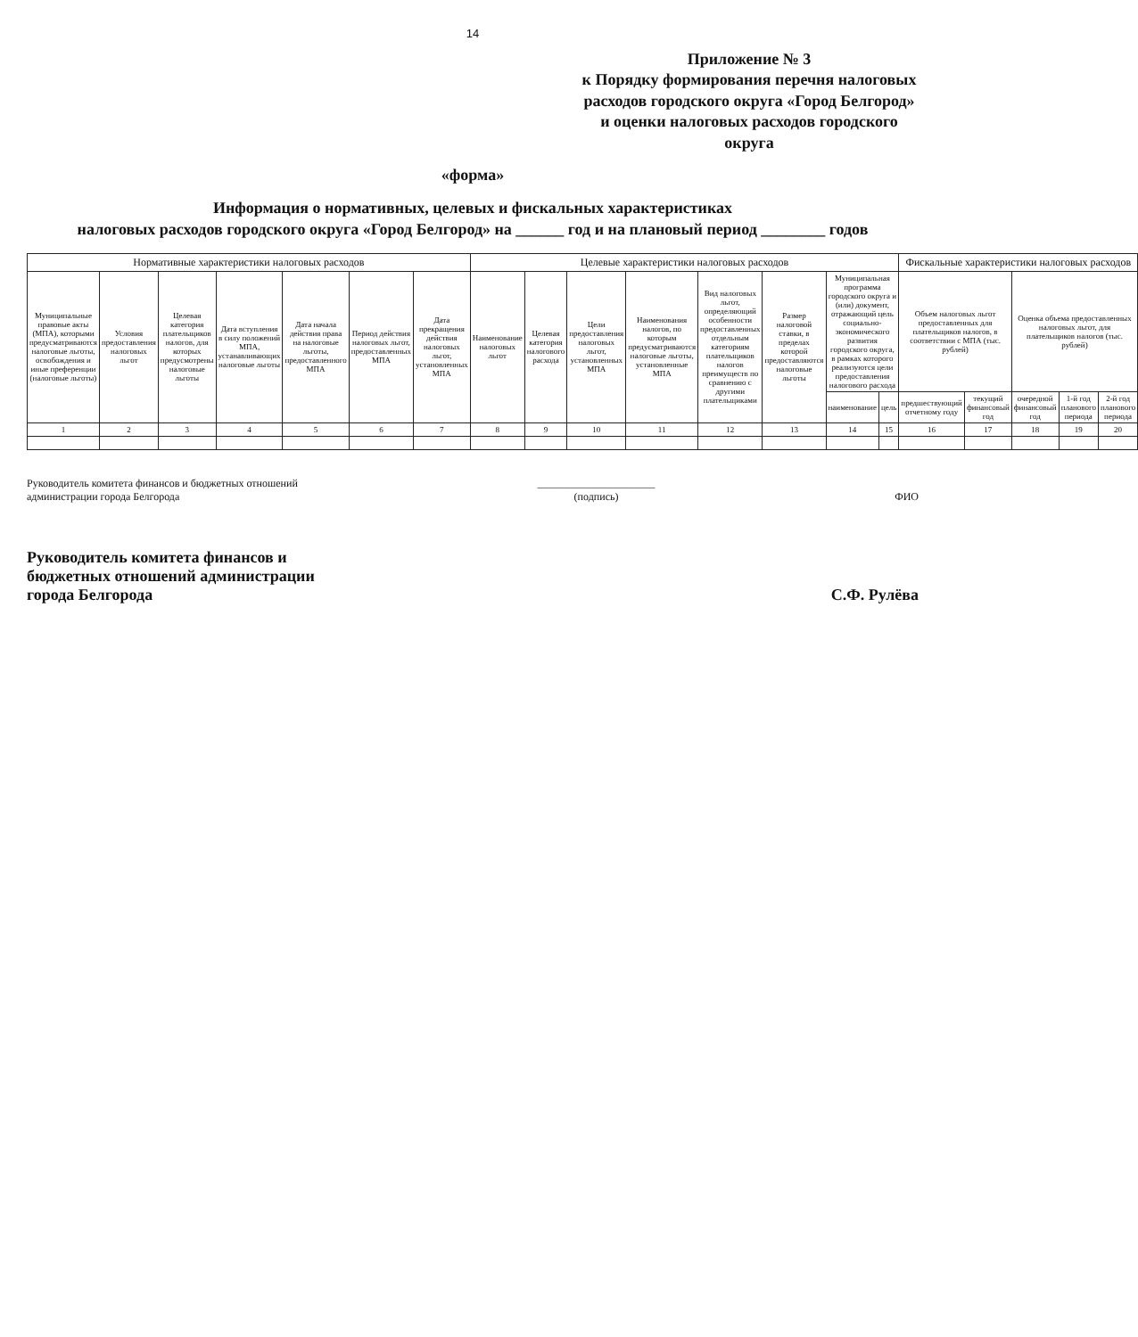14
Приложение № 3
к Порядку формирования перечня налоговых расходов городского округа «Город Белгород» и оценки налоговых расходов городского округа
«форма»
Информация о нормативных, целевых и фискальных характеристиках
налоговых расходов городского округа «Город Белгород» на ______ год и на плановый период ________ годов
| Нормативные характеристики налоговых расходов | | | | | | | Целевые характеристики налоговых расходов | | | | | | | | Фискальные характеристики налоговых расходов | | | | |
| --- | --- | --- | --- | --- | --- | --- | --- | --- | --- | --- | --- | --- | --- | --- | --- | --- | --- | --- | --- |
| Муниципальные правовые акты (МПА), которыми предусматриваются налоговые льготы, освобождения и иные преференции (налоговые льготы) | Условия предоставления налоговых льгот | Целевая категория плательщиков налогов, для которых предусмотрены налоговые льготы | Дата вступления в силу положений МПА, устанавливающих налоговые льготы | Дата начала действия права на налоговые льготы, предоставленного МПА | Период действия налоговых льгот, предоставленных МПА | Дата прекращения действия налоговых льгот, установленных МПА | Наименование налоговых льгот | Целевая категория налогового расхода | Цели предоставления налоговых льгот, установленных МПА | Наименования налогов, по которым предусматриваются налоговые льготы, установленные МПА | Вид налоговых льгот, определяющий особенности предоставленных отдельным категориям плательщиков налогов преимуществ по сравнению с другими плательщиками | Размер налоговой ставки, в пределах которой предоставляются налоговые льготы | Муниципальная программа городского округа и (или) документ, отражающий цель социально-экономического развития городского округа, в рамках которого реализуются цели предоставления налогового расхода | | Объем налоговых льгот предоставленных для плательщиков налогов, в соответствии с МПА (тыс. рублей) | | Оценка объема предоставленных налоговых льгот, для плательщиков налогов (тыс. рублей) | | |
| | | | | | | | | | | | | | наименование | цель | предшествующий отчетному году | текущий финансовый год | очередной финансовый год | 1-й год планового периода | 2-й год планового периода |
| 1 | 2 | 3 | 4 | 5 | 6 | 7 | 8 | 9 | 10 | 11 | 12 | 13 | 14 | 15 | 16 | 17 | 18 | 19 | 20 |
Руководитель комитета финансов и бюджетных отношений
администрации города Белгорода
______________________
(подпись)
ФИО
Руководитель комитета финансов и
бюджетных отношений администрации
города Белгорода
С.Ф. Рулёва